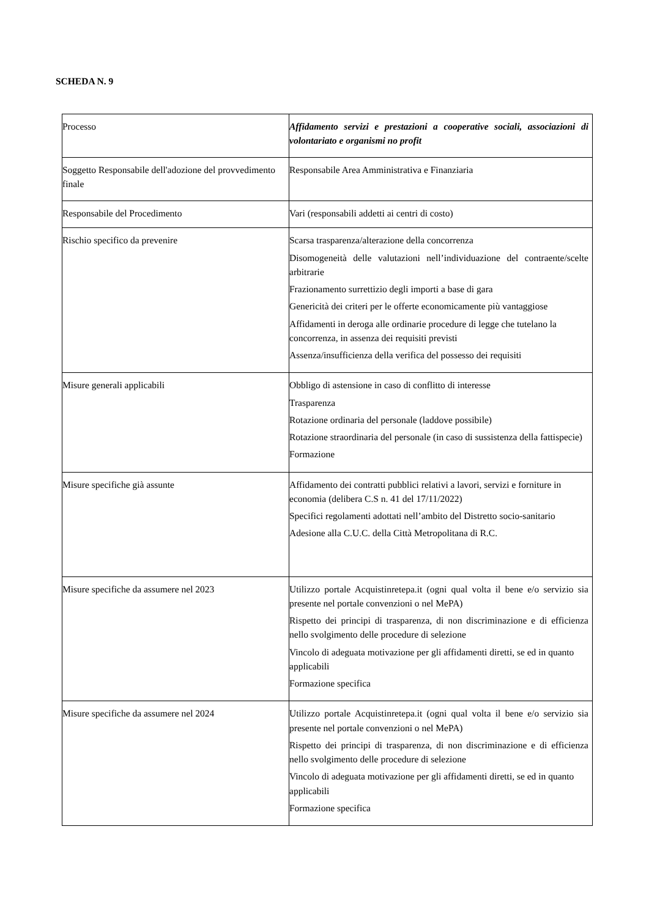SCHEDA N. 9
| Processo | Affidamento servizi e prestazioni a cooperative sociali, associazioni di volontariato e organismi no profit |
| Soggetto Responsabile dell'adozione del provvedimento finale | Responsabile Area Amministrativa e Finanziaria |
| Responsabile del Procedimento | Vari (responsabili addetti ai centri di costo) |
| Rischio specifico da prevenire | Scarsa trasparenza/alterazione della concorrenza Disomogeneità delle valutazioni nell’individuazione del contraente/scelte arbitrarie Frazionamento surrettizio degli importi a base di gara Genericità dei criteri per le offerte economicamente più vantaggiose Affidamenti in deroga alle ordinarie procedure di legge che tutelano la concorrenza, in assenza dei requisiti previsti Assenza/insufficienza della verifica del possesso dei requisiti |
| Misure generali applicabili | Obbligo di astensione in caso di conflitto di interesse Trasparenza Rotazione ordinaria del personale (laddove possibile) Rotazione straordinaria del personale (in caso di sussistenza della fattispecie) Formazione |
| Misure specifiche già assunte | Affidamento dei contratti pubblici relativi a lavori, servizi e forniture in economia (delibera C.S n. 41 del 17/11/2022) Specifici regolamenti adottati nell’ambito del Distretto socio-sanitario Adesione alla C.U.C. della Città Metropolitana di R.C. |
| Misure specifiche da assumere nel 2023 | Utilizzo portale Acquistinretepa.it (ogni qual volta il bene e/o servizio sia presente nel portale convenzioni o nel MePA) Rispetto dei principi di trasparenza, di non discriminazione e di efficienza nello svolgimento delle procedure di selezione Vincolo di adeguata motivazione per gli affidamenti diretti, se ed in quanto applicabili Formazione specifica |
| Misure specifiche da assumere nel 2024 | Utilizzo portale Acquistinretepa.it (ogni qual volta il bene e/o servizio sia presente nel portale convenzioni o nel MePA) Rispetto dei principi di trasparenza, di non discriminazione e di efficienza nello svolgimento delle procedure di selezione Vincolo di adeguata motivazione per gli affidamenti diretti, se ed in quanto applicabili Formazione specifica |